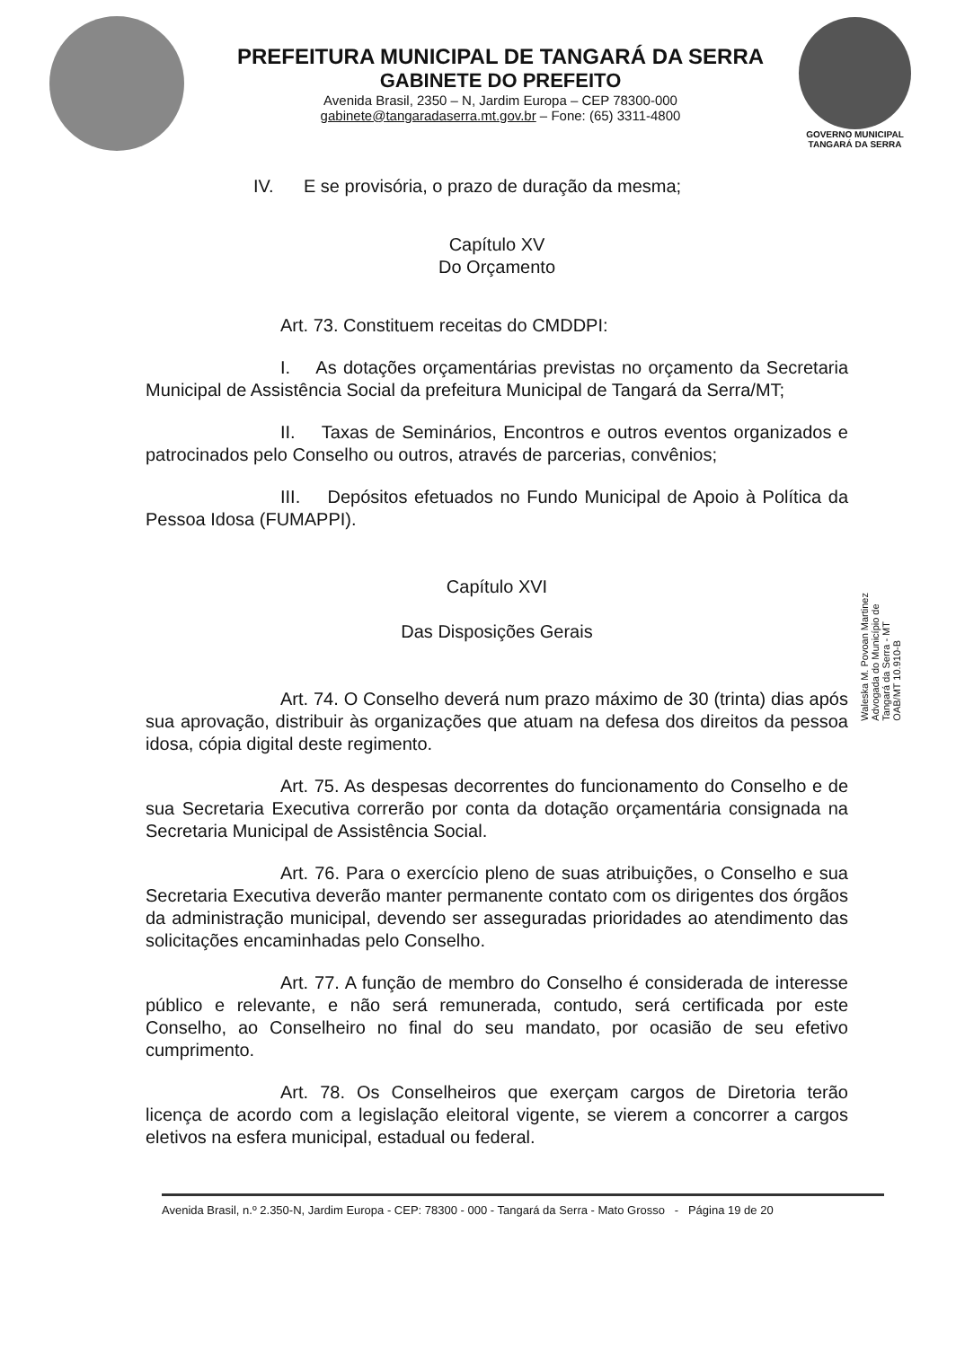PREFEITURA MUNICIPAL DE TANGARÁ DA SERRA
GABINETE DO PREFEITO
Avenida Brasil, 2350 – N, Jardim Europa – CEP 78300-000
gabinete@tangaradaserra.mt.gov.br – Fone: (65) 3311-4800
GOVERNO MUNICIPAL
TANGARÁ DA SERRA
IV. E se provisória, o prazo de duração da mesma;
Capítulo XV
Do Orçamento
Art. 73. Constituem receitas do CMDDPI:
I. As dotações orçamentárias previstas no orçamento da Secretaria Municipal de Assistência Social da prefeitura Municipal de Tangará da Serra/MT;
II. Taxas de Seminários, Encontros e outros eventos organizados e patrocinados pelo Conselho ou outros, através de parcerias, convênios;
III. Depósitos efetuados no Fundo Municipal de Apoio à Política da Pessoa Idosa (FUMAPPI).
Capítulo XVI
Das Disposições Gerais
Art. 74. O Conselho deverá num prazo máximo de 30 (trinta) dias após sua aprovação, distribuir às organizações que atuam na defesa dos direitos da pessoa idosa, cópia digital deste regimento.
Art. 75. As despesas decorrentes do funcionamento do Conselho e de sua Secretaria Executiva correrão por conta da dotação orçamentária consignada na Secretaria Municipal de Assistência Social.
Art. 76. Para o exercício pleno de suas atribuições, o Conselho e sua Secretaria Executiva deverão manter permanente contato com os dirigentes dos órgãos da administração municipal, devendo ser asseguradas prioridades ao atendimento das solicitações encaminhadas pelo Conselho.
Art. 77. A função de membro do Conselho é considerada de interesse público e relevante, e não será remunerada, contudo, será certificada por este Conselho, ao Conselheiro no final do seu mandato, por ocasião de seu efetivo cumprimento.
Art. 78. Os Conselheiros que exerçam cargos de Diretoria terão licença de acordo com a legislação eleitoral vigente, se vierem a concorrer a cargos eletivos na esfera municipal, estadual ou federal.
Waleska M. Povoan Martinez
Advogada do Município de
Tangará da Serra - MT
OAB/MT 10.910-B
Avenida Brasil, n.º 2.350-N, Jardim Europa - CEP: 78300 - 000 - Tangará da Serra - Mato Grosso - Página 19 de 20